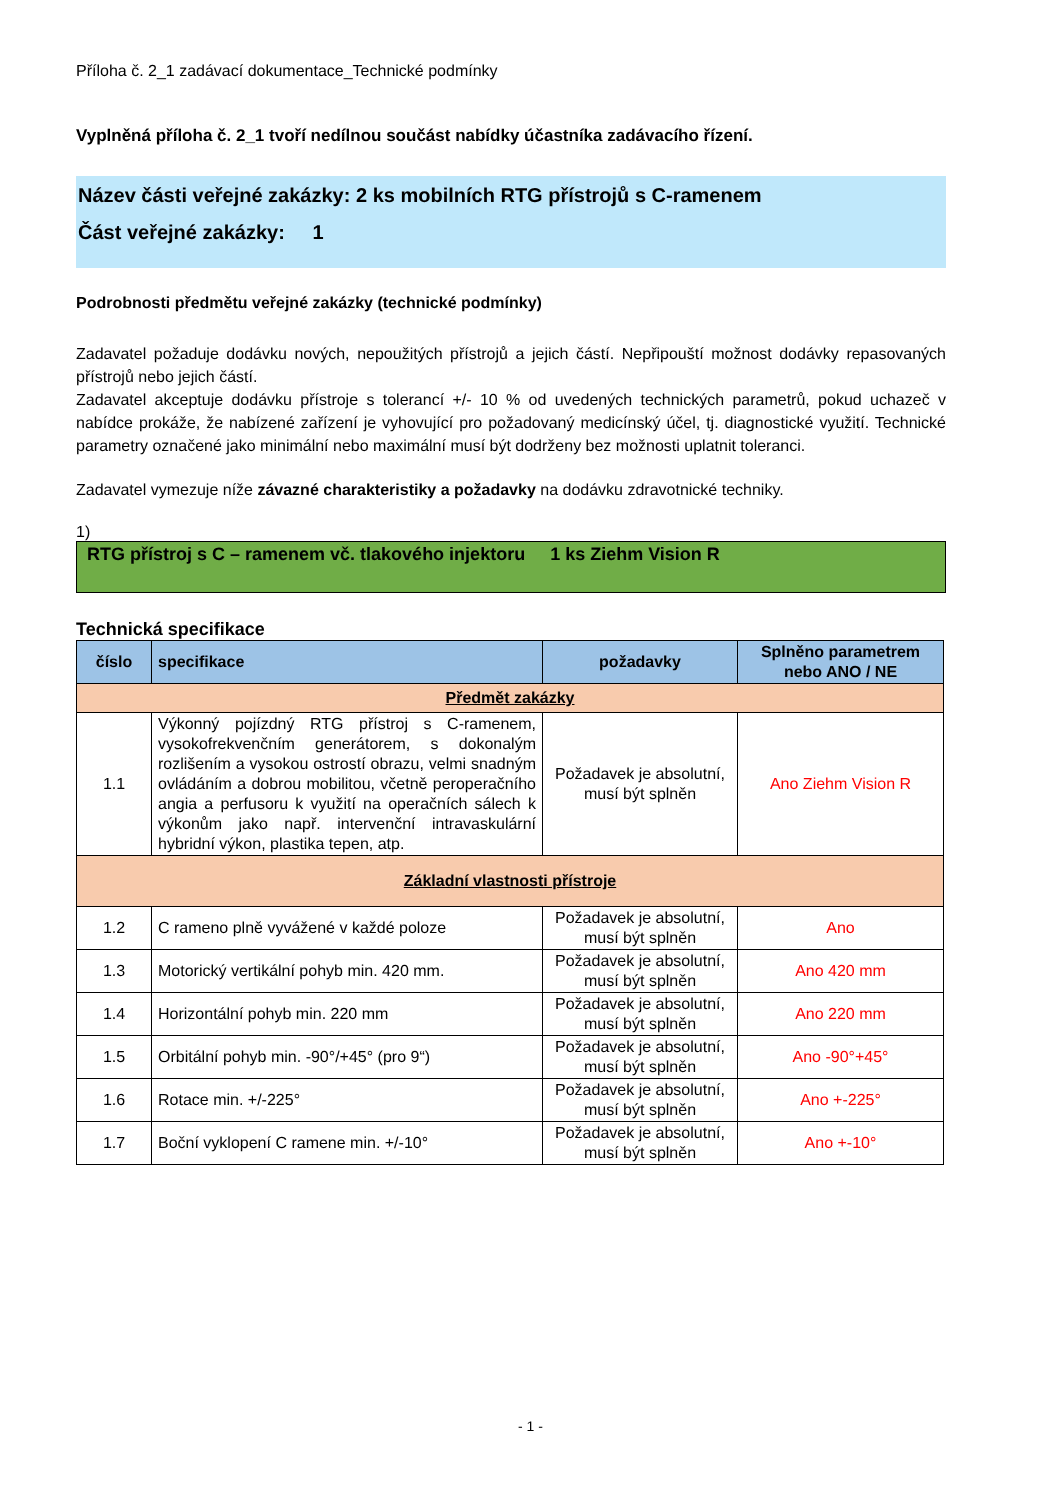Příloha č. 2_1 zadávací dokumentace_Technické podmínky
Vyplněná příloha č. 2_1 tvoří nedílnou součást nabídky účastníka zadávacího řízení.
Název části veřejné zakázky: 2 ks mobilních RTG přístrojů s C-ramenem
Část veřejné zakázky: 1
Podrobnosti předmětu veřejné zakázky (technické podmínky)
Zadavatel požaduje dodávku nových, nepoužitých přístrojů a jejich částí. Nepřipouští možnost dodávky repasovaných přístrojů nebo jejich částí.
Zadavatel akceptuje dodávku přístroje s tolerancí +/- 10 % od uvedených technických parametrů, pokud uchazeč v nabídce prokáže, že nabízené zařízení je vyhovující pro požadovaný medicínský účel, tj. diagnostické využití. Technické parametry označené jako minimální nebo maximální musí být dodrženy bez možnosti uplatnit toleranci.
Zadavatel vymezuje níže závazné charakteristiky a požadavky na dodávku zdravotnické techniky.
1)
RTG přístroj s C – ramenem vč. tlakového injektoru 1 ks Ziehm Vision R
Technická specifikace
| číslo | specifikace | požadavky | Splněno parametrem nebo ANO / NE |
| --- | --- | --- | --- |
| Předmět zakázky | | | |
| 1.1 | Výkonný pojízdný RTG přístroj s C-ramenem, vysokofrekvenčním generátorem, s dokonalým rozlišením a vysokou ostrostí obrazu, velmi snadným ovládáním a dobrou mobilitou, včetně peroperačního angia a perfusoru k využití na operačních sálech k výkonům jako např. intervenční intravaskulární hybridní výkon, plastika tepen, atp. | Požadavek je absolutní, musí být splněn | Ano Ziehm Vision R |
| Základní vlastnosti přístroje | | | |
| 1.2 | C rameno plně vyvážené v každé poloze | Požadavek je absolutní, musí být splněn | Ano |
| 1.3 | Motorický vertikální pohyb min. 420 mm. | Požadavek je absolutní, musí být splněn | Ano 420 mm |
| 1.4 | Horizontální pohyb min. 220 mm | Požadavek je absolutní, musí být splněn | Ano 220 mm |
| 1.5 | Orbitální pohyb min. -90°/+45° (pro 9“) | Požadavek je absolutní, musí být splněn | Ano -90°+45° |
| 1.6 | Rotace min. +/-225° | Požadavek je absolutní, musí být splněn | Ano +-225° |
| 1.7 | Boční vyklopení C ramene min. +/-10° | Požadavek je absolutní, musí být splněn | Ano +-10° |
- 1 -